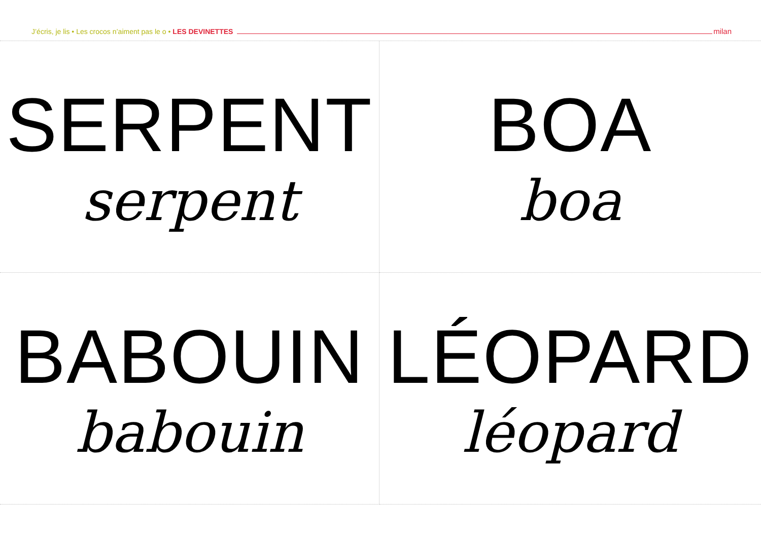J’écris, je lis • Les crocos n’aiment pas le o • LES DEVINETTES milan
SERPENT
serpent
BOA
boa
BABOUIN
babouin
LÉOPARD
léopard